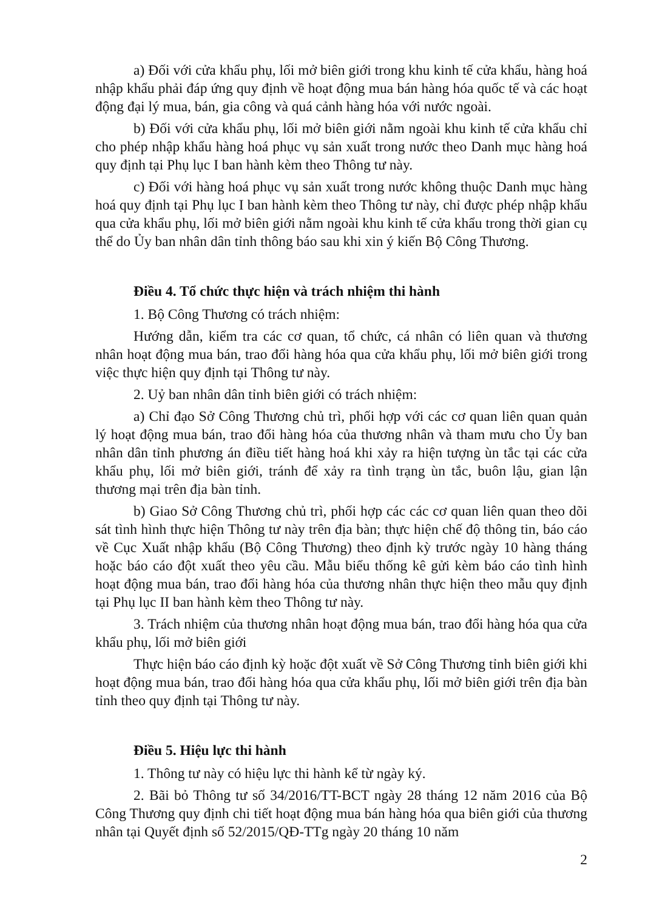a) Đối với cửa khẩu phụ, lối mở biên giới trong khu kinh tế cửa khẩu, hàng hoá nhập khẩu phải đáp ứng quy định về hoạt động mua bán hàng hóa quốc tế và các hoạt động đại lý mua, bán, gia công và quá cảnh hàng hóa với nước ngoài.
b) Đối với cửa khẩu phụ, lối mở biên giới nằm ngoài khu kinh tế cửa khẩu chỉ cho phép nhập khẩu hàng hoá phục vụ sản xuất trong nước theo Danh mục hàng hoá quy định tại Phụ lục I ban hành kèm theo Thông tư này.
c) Đối với hàng hoá phục vụ sản xuất trong nước không thuộc Danh mục hàng hoá quy định tại Phụ lục I ban hành kèm theo Thông tư này, chỉ được phép nhập khẩu qua cửa khẩu phụ, lối mở biên giới nằm ngoài khu kinh tế cửa khẩu trong thời gian cụ thể do Ủy ban nhân dân tỉnh thông báo sau khi xin ý kiến Bộ Công Thương.
Điều 4. Tổ chức thực hiện và trách nhiệm thi hành
1. Bộ Công Thương có trách nhiệm:
Hướng dẫn, kiểm tra các cơ quan, tổ chức, cá nhân có liên quan và thương nhân hoạt động mua bán, trao đổi hàng hóa qua cửa khẩu phụ, lối mở biên giới trong việc thực hiện quy định tại Thông tư này.
2. Uỷ ban nhân dân tỉnh biên giới có trách nhiệm:
a) Chỉ đạo Sở Công Thương chủ trì, phối hợp với các cơ quan liên quan quản lý hoạt động mua bán, trao đổi hàng hóa của thương nhân và tham mưu cho Ủy ban nhân dân tỉnh phương án điều tiết hàng hoá khi xảy ra hiện tượng ùn tắc tại các cửa khẩu phụ, lối mở biên giới, tránh để xảy ra tình trạng ùn tắc, buôn lậu, gian lận thương mại trên địa bàn tỉnh.
b) Giao Sở Công Thương chủ trì, phối hợp các các cơ quan liên quan theo dõi sát tình hình thực hiện Thông tư này trên địa bàn; thực hiện chế độ thông tin, báo cáo về Cục Xuất nhập khẩu (Bộ Công Thương) theo định kỳ trước ngày 10 hàng tháng hoặc báo cáo đột xuất theo yêu cầu. Mẫu biểu thống kê gửi kèm báo cáo tình hình hoạt động mua bán, trao đổi hàng hóa của thương nhân thực hiện theo mẫu quy định tại Phụ lục II ban hành kèm theo Thông tư này.
3. Trách nhiệm của thương nhân hoạt động mua bán, trao đổi hàng hóa qua cửa khẩu phụ, lối mở biên giới
Thực hiện báo cáo định kỳ hoặc đột xuất về Sở Công Thương tỉnh biên giới khi hoạt động mua bán, trao đổi hàng hóa qua cửa khẩu phụ, lối mở biên giới trên địa bàn tỉnh theo quy định tại Thông tư này.
Điều 5. Hiệu lực thi hành
1. Thông tư này có hiệu lực thi hành kể từ ngày ký.
2. Bãi bỏ Thông tư số 34/2016/TT-BCT ngày 28 tháng 12 năm 2016 của Bộ Công Thương quy định chi tiết hoạt động mua bán hàng hóa qua biên giới của thương nhân tại Quyết định số 52/2015/QĐ-TTg ngày 20 tháng 10 năm
2